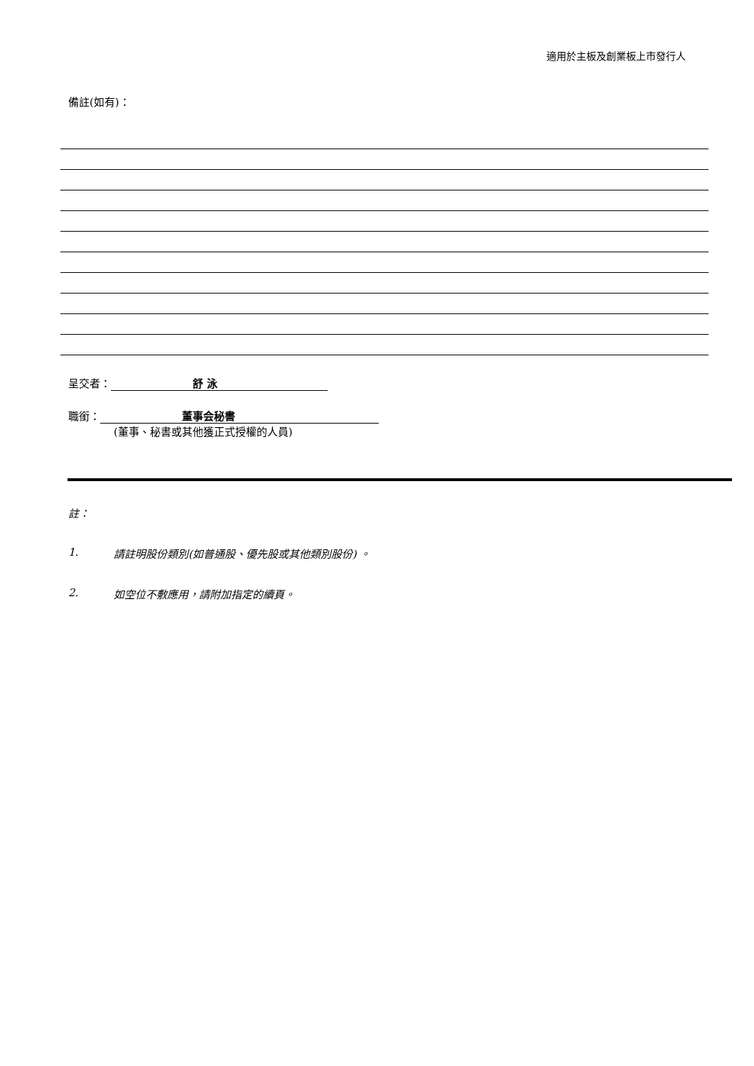適用於主板及創業板上市發行人
備註(如有)：
呈交者： 舒 泳
職銜： 董事会秘書
(董事、秘書或其他獲正式授權的人員)
註：
1. 請註明股份類別(如普通股、優先股或其他類別股份) 。
2. 如空位不敷應用，請附加指定的續頁。